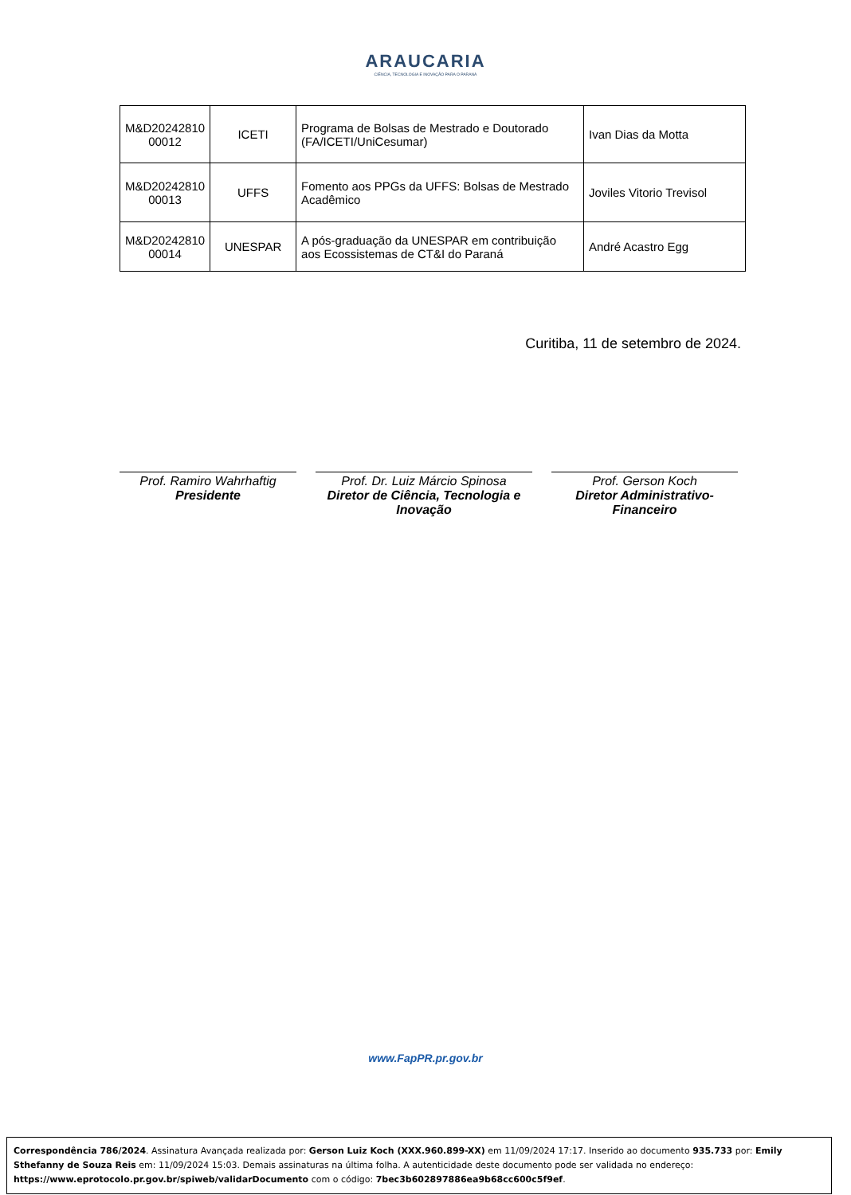ARAUCARIA
CIÊNCIA, TECNOLOGIA E INOVAÇÃO PARA O PARANÁ
| M&D20242810 00012 | ICETI | Programa de Bolsas de Mestrado e Doutorado (FA/ICETI/UniCesumar) | Ivan Dias da Motta |
| M&D20242810 00013 | UFFS | Fomento aos PPGs da UFFS: Bolsas de Mestrado Acadêmico | Joviles Vitorio Trevisol |
| M&D20242810 00014 | UNESPAR | A pós-graduação da UNESPAR em contribuição aos Ecossistemas de CT&I do Paraná | André Acastro Egg |
Curitiba, 11 de setembro de 2024.
Prof. Ramiro Wahrhaftig
Presidente
Prof. Dr. Luiz Márcio Spinosa
Diretor de Ciência, Tecnologia e Inovação
Prof. Gerson Koch
Diretor Administrativo-Financeiro
www.FapPR.pr.gov.br
Correspondência 786/2024. Assinatura Avançada realizada por: Gerson Luiz Koch (XXX.960.899-XX) em 11/09/2024 17:17. Inserido ao documento 935.733 por: Emily Sthefanny de Souza Reis em: 11/09/2024 15:03. Demais assinaturas na última folha. A autenticidade deste documento pode ser validada no endereço: https://www.eprotocolo.pr.gov.br/spiweb/validarDocumento com o código: 7bec3b602897886ea9b68cc600c5f9ef.